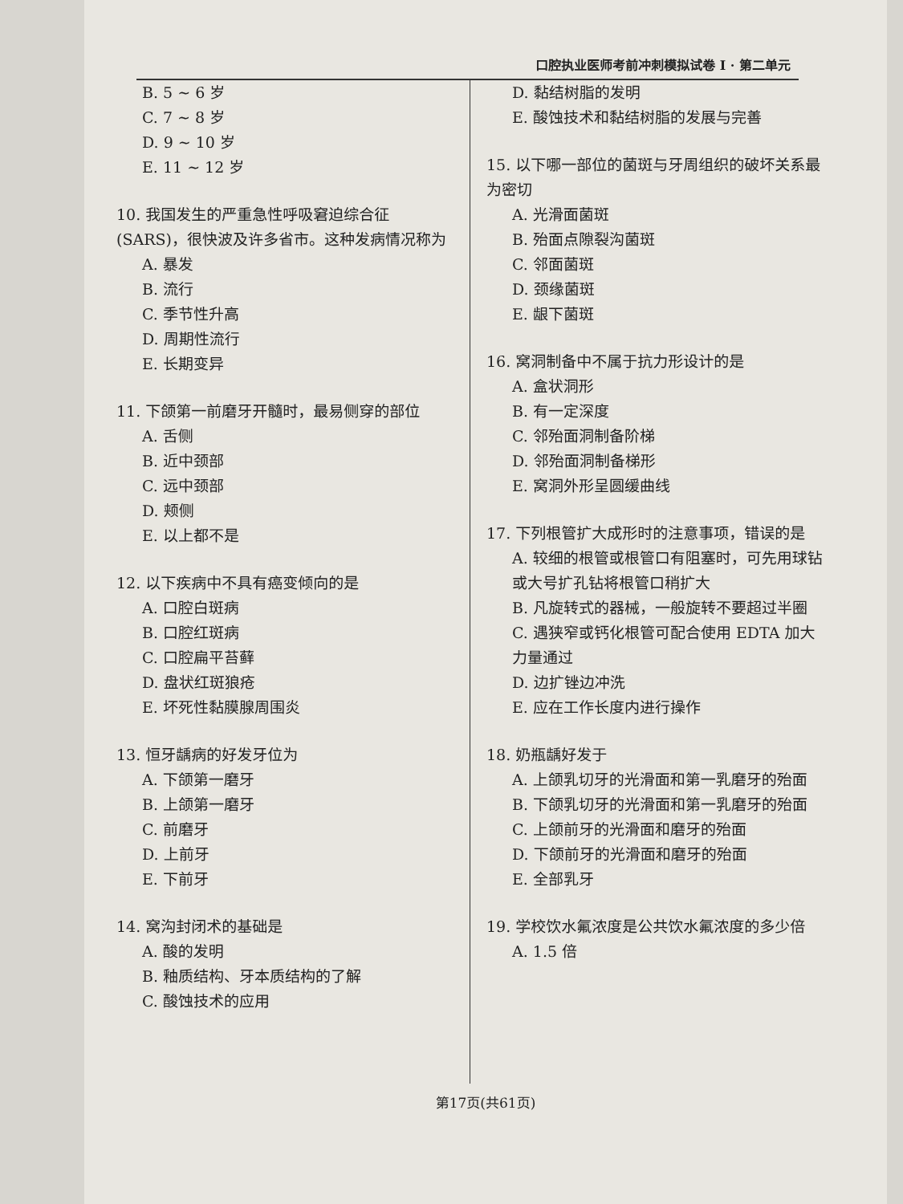口腔执业医师考前冲刺模拟试卷 I · 第二单元
B. 5 ~ 6 岁
C. 7 ~ 8 岁
D. 9 ~ 10 岁
E. 11 ~ 12 岁
10. 我国发生的严重急性呼吸窘迫综合征(SARS)，很快波及许多省市。这种发病情况称为
A. 暴发
B. 流行
C. 季节性升高
D. 周期性流行
E. 长期变异
11. 下颌第一前磨牙开髓时，最易侧穿的部位
A. 舌侧
B. 近中颈部
C. 远中颈部
D. 颊侧
E. 以上都不是
12. 以下疾病中不具有癌变倾向的是
A. 口腔白斑病
B. 口腔红斑病
C. 口腔扁平苔藓
D. 盘状红斑狼疮
E. 坏死性黏膜腺周围炎
13. 恒牙龋病的好发牙位为
A. 下颌第一磨牙
B. 上颌第一磨牙
C. 前磨牙
D. 上前牙
E. 下前牙
14. 窝沟封闭术的基础是
A. 酸的发明
B. 釉质结构、牙本质结构的了解
C. 酸蚀技术的应用
D. 黏结树脂的发明
E. 酸蚀技术和黏结树脂的发展与完善
15. 以下哪一部位的菌斑与牙周组织的破坏关系最为密切
A. 光滑面菌斑
B. 殆面点隙裂沟菌斑
C. 邻面菌斑
D. 颈缘菌斑
E. 龈下菌斑
16. 窝洞制备中不属于抗力形设计的是
A. 盒状洞形
B. 有一定深度
C. 邻殆面洞制备阶梯
D. 邻殆面洞制备梯形
E. 窝洞外形呈圆缓曲线
17. 下列根管扩大成形时的注意事项，错误的是
A. 较细的根管或根管口有阻塞时，可先用球钻或大号扩孔钻将根管口稍扩大
B. 凡旋转式的器械，一般旋转不要超过半圈
C. 遇狭窄或钙化根管可配合使用 EDTA 加大力量通过
D. 边扩锉边冲洗
E. 应在工作长度内进行操作
18. 奶瓶龋好发于
A. 上颌乳切牙的光滑面和第一乳磨牙的殆面
B. 下颌乳切牙的光滑面和第一乳磨牙的殆面
C. 上颌前牙的光滑面和磨牙的殆面
D. 下颌前牙的光滑面和磨牙的殆面
E. 全部乳牙
19. 学校饮水氟浓度是公共饮水氟浓度的多少倍
A. 1.5 倍
第17页(共61页)